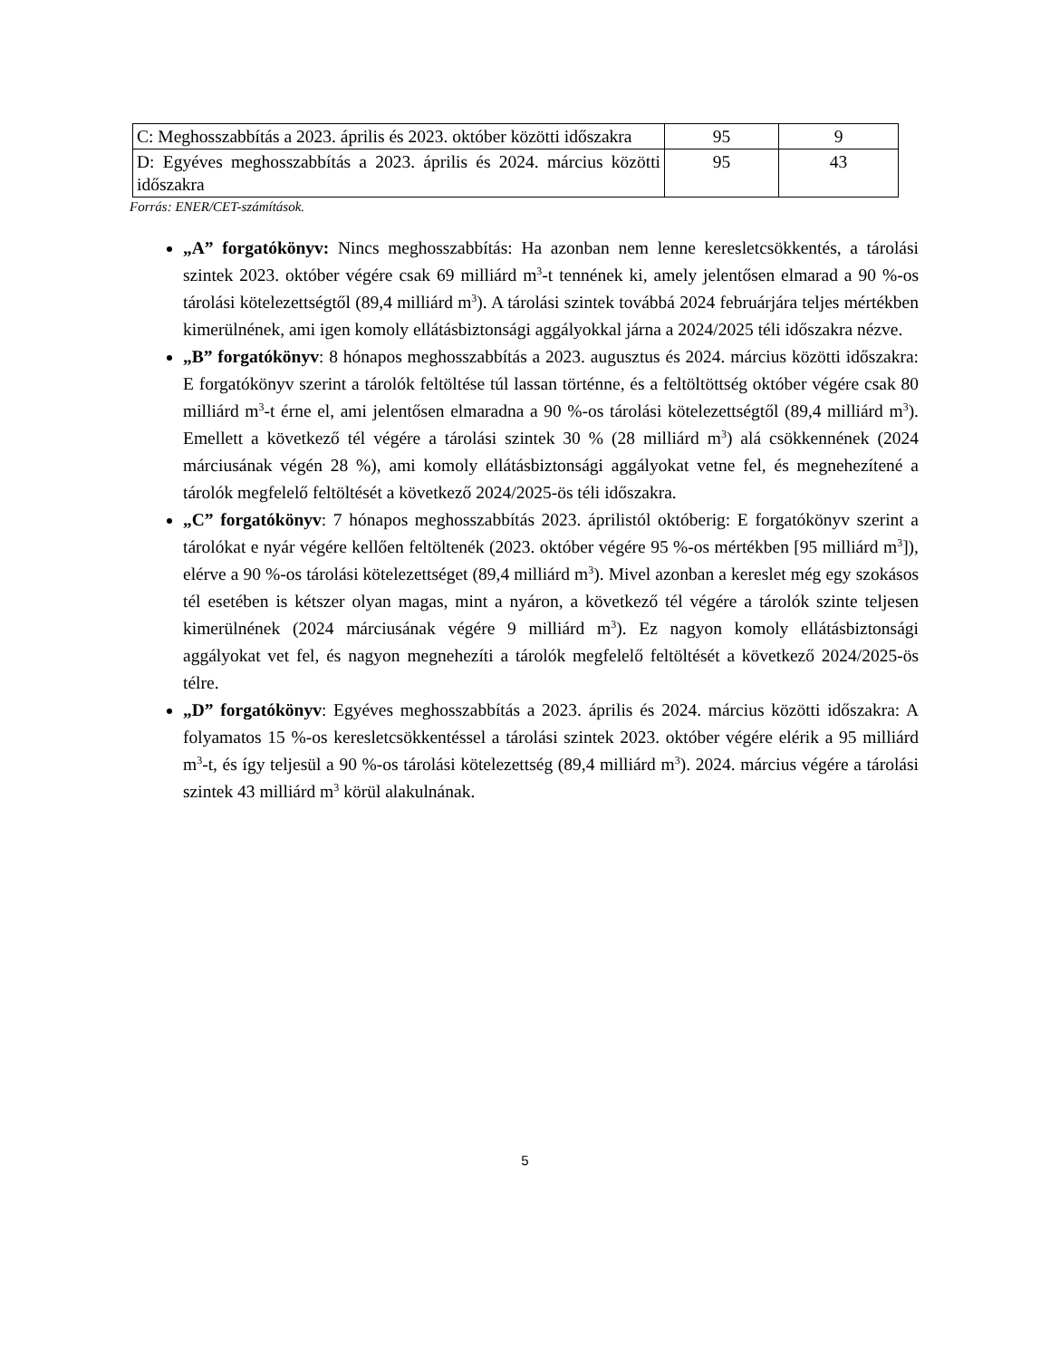| C: Meghosszabbítás a 2023. április és 2023. október közötti időszakra | 95 | 9 |
| D: Egyéves meghosszabbítás a 2023. április és 2024. március közötti időszakra | 95 | 43 |
Forrás: ENER/CET-számítások.
„A” forgatókönyv: Nincs meghosszabbítás: Ha azonban nem lenne keresletcsökkentés, a tárolási szintek 2023. október végére csak 69 milliárd m<sup>3</sup>-t tennének ki, amely jelentősen elmarad a 90 %-os tárolási kötelezettségtől (89,4 milliárd m<sup>3</sup>). A tárolási szintek továbbá 2024 februárjára teljes mértékben kimerülnének, ami igen komoly ellátásbiztonsági aggályokkal járna a 2024/2025 téli időszakra nézve.
„B” forgatókönyv: 8 hónapos meghosszabbítás a 2023. augusztus és 2024. március közötti időszakra: E forgatókönyv szerint a tárolók feltöltése túl lassan történne, és a feltöltöttség október végére csak 80 milliárd m<sup>3</sup>-t érne el, ami jelentősen elmaradna a 90 %-os tárolási kötelezettségtől (89,4 milliárd m<sup>3</sup>). Emellett a következő tél végére a tárolási szintek 30 % (28 milliárd m<sup>3</sup>) alá csökkennének (2024 márciusának végén 28 %), ami komoly ellátásbiztonsági aggályokat vetne fel, és megnehezítené a tárolók megfelelő feltöltését a következő 2024/2025-ös téli időszakra.
„C” forgatókönyv: 7 hónapos meghosszabbítás 2023. áprilistól októberig: E forgatókönyv szerint a tárolókat e nyár végére kellően feltöltenék (2023. október végére 95 %-os mértékben [95 milliárd m<sup>3</sup>]), elérve a 90 %-os tárolási kötelezettséget (89,4 milliárd m<sup>3</sup>). Mivel azonban a kereslet még egy szokásos tél esetében is kétszer olyan magas, mint a nyáron, a következő tél végére a tárolók szinte teljesen kimerülnének (2024 márciusának végére 9 milliárd m<sup>3</sup>). Ez nagyon komoly ellátásbiztonsági aggályokat vet fel, és nagyon megnehezíti a tárolók megfelelő feltöltését a következő 2024/2025-ös télre.
„D” forgatókönyv: Egyéves meghosszabbítás a 2023. április és 2024. március közötti időszakra: A folyamatos 15 %-os keresletcsökkentéssel a tárolási szintek 2023. október végére elérik a 95 milliárd m<sup>3</sup>-t, és így teljesül a 90 %-os tárolási kötelezettség (89,4 milliárd m<sup>3</sup>). 2024. március végére a tárolási szintek 43 milliárd m<sup>3</sup> körül alakulnának.
5